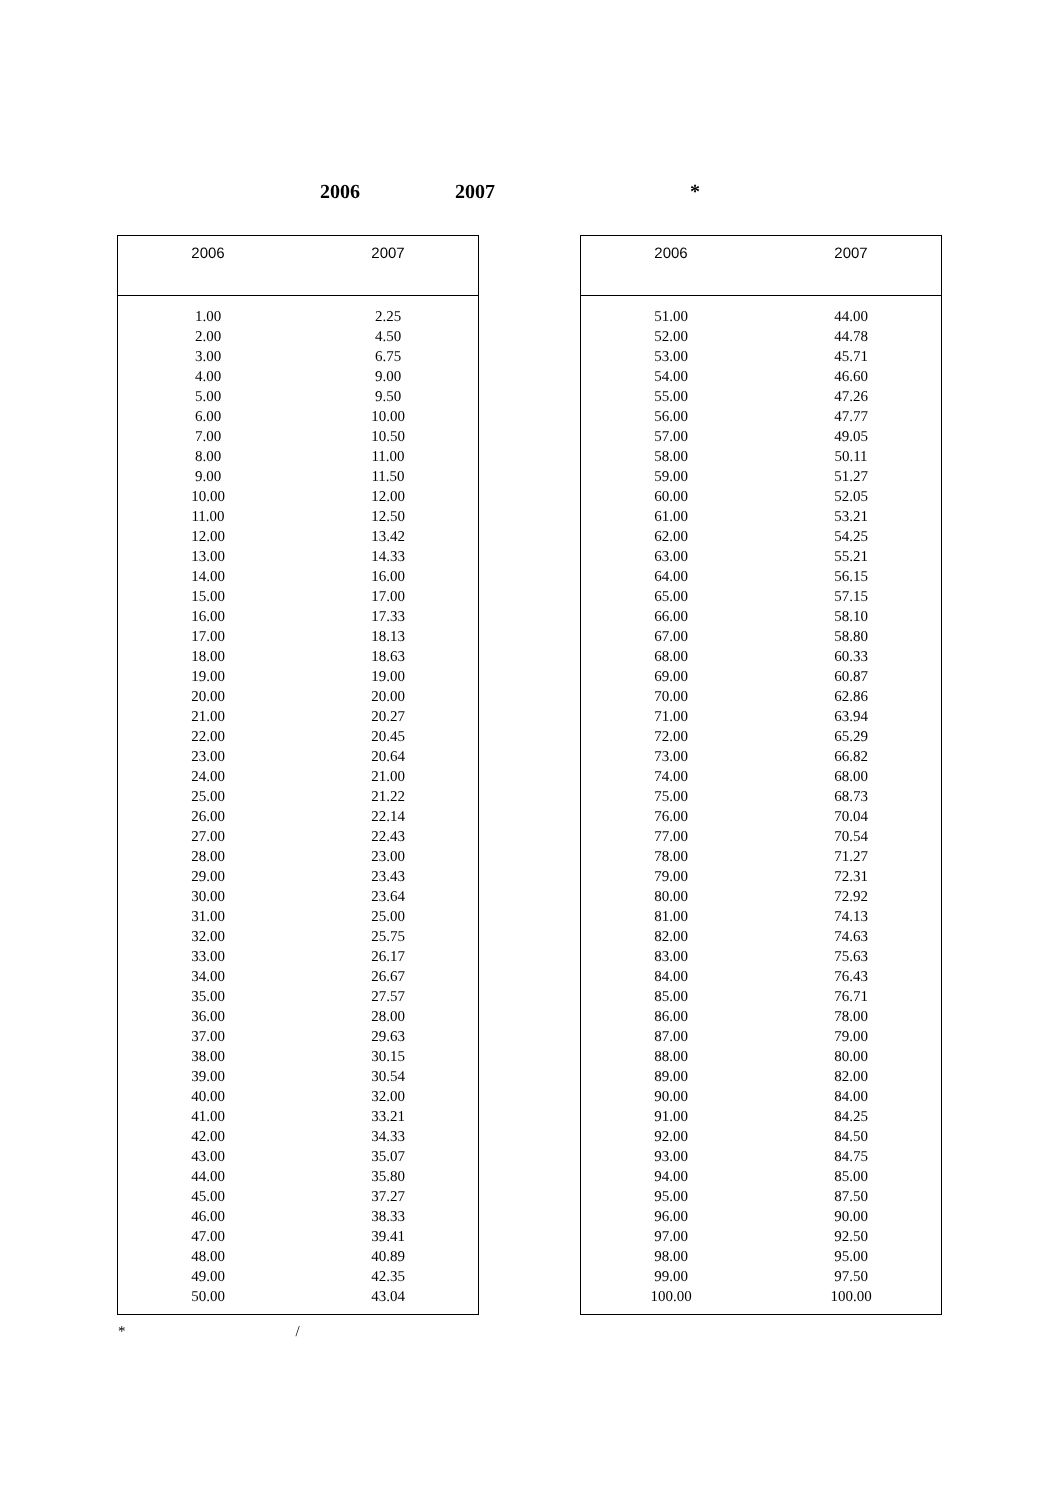2006 2007 *
| 2006 | 2007 |
| --- | --- |
| 1.00 | 2.25 |
| 2.00 | 4.50 |
| 3.00 | 6.75 |
| 4.00 | 9.00 |
| 5.00 | 9.50 |
| 6.00 | 10.00 |
| 7.00 | 10.50 |
| 8.00 | 11.00 |
| 9.00 | 11.50 |
| 10.00 | 12.00 |
| 11.00 | 12.50 |
| 12.00 | 13.42 |
| 13.00 | 14.33 |
| 14.00 | 16.00 |
| 15.00 | 17.00 |
| 16.00 | 17.33 |
| 17.00 | 18.13 |
| 18.00 | 18.63 |
| 19.00 | 19.00 |
| 20.00 | 20.00 |
| 21.00 | 20.27 |
| 22.00 | 20.45 |
| 23.00 | 20.64 |
| 24.00 | 21.00 |
| 25.00 | 21.22 |
| 26.00 | 22.14 |
| 27.00 | 22.43 |
| 28.00 | 23.00 |
| 29.00 | 23.43 |
| 30.00 | 23.64 |
| 31.00 | 25.00 |
| 32.00 | 25.75 |
| 33.00 | 26.17 |
| 34.00 | 26.67 |
| 35.00 | 27.57 |
| 36.00 | 28.00 |
| 37.00 | 29.63 |
| 38.00 | 30.15 |
| 39.00 | 30.54 |
| 40.00 | 32.00 |
| 41.00 | 33.21 |
| 42.00 | 34.33 |
| 43.00 | 35.07 |
| 44.00 | 35.80 |
| 45.00 | 37.27 |
| 46.00 | 38.33 |
| 47.00 | 39.41 |
| 48.00 | 40.89 |
| 49.00 | 42.35 |
| 50.00 | 43.04 |
| 2006 | 2007 |
| --- | --- |
| 51.00 | 44.00 |
| 52.00 | 44.78 |
| 53.00 | 45.71 |
| 54.00 | 46.60 |
| 55.00 | 47.26 |
| 56.00 | 47.77 |
| 57.00 | 49.05 |
| 58.00 | 50.11 |
| 59.00 | 51.27 |
| 60.00 | 52.05 |
| 61.00 | 53.21 |
| 62.00 | 54.25 |
| 63.00 | 55.21 |
| 64.00 | 56.15 |
| 65.00 | 57.15 |
| 66.00 | 58.10 |
| 67.00 | 58.80 |
| 68.00 | 60.33 |
| 69.00 | 60.87 |
| 70.00 | 62.86 |
| 71.00 | 63.94 |
| 72.00 | 65.29 |
| 73.00 | 66.82 |
| 74.00 | 68.00 |
| 75.00 | 68.73 |
| 76.00 | 70.04 |
| 77.00 | 70.54 |
| 78.00 | 71.27 |
| 79.00 | 72.31 |
| 80.00 | 72.92 |
| 81.00 | 74.13 |
| 82.00 | 74.63 |
| 83.00 | 75.63 |
| 84.00 | 76.43 |
| 85.00 | 76.71 |
| 86.00 | 78.00 |
| 87.00 | 79.00 |
| 88.00 | 80.00 |
| 89.00 | 82.00 |
| 90.00 | 84.00 |
| 91.00 | 84.25 |
| 92.00 | 84.50 |
| 93.00 | 84.75 |
| 94.00 | 85.00 |
| 95.00 | 87.50 |
| 96.00 | 90.00 |
| 97.00 | 92.50 |
| 98.00 | 95.00 |
| 99.00 | 97.50 |
| 100.00 | 100.00 |
* /